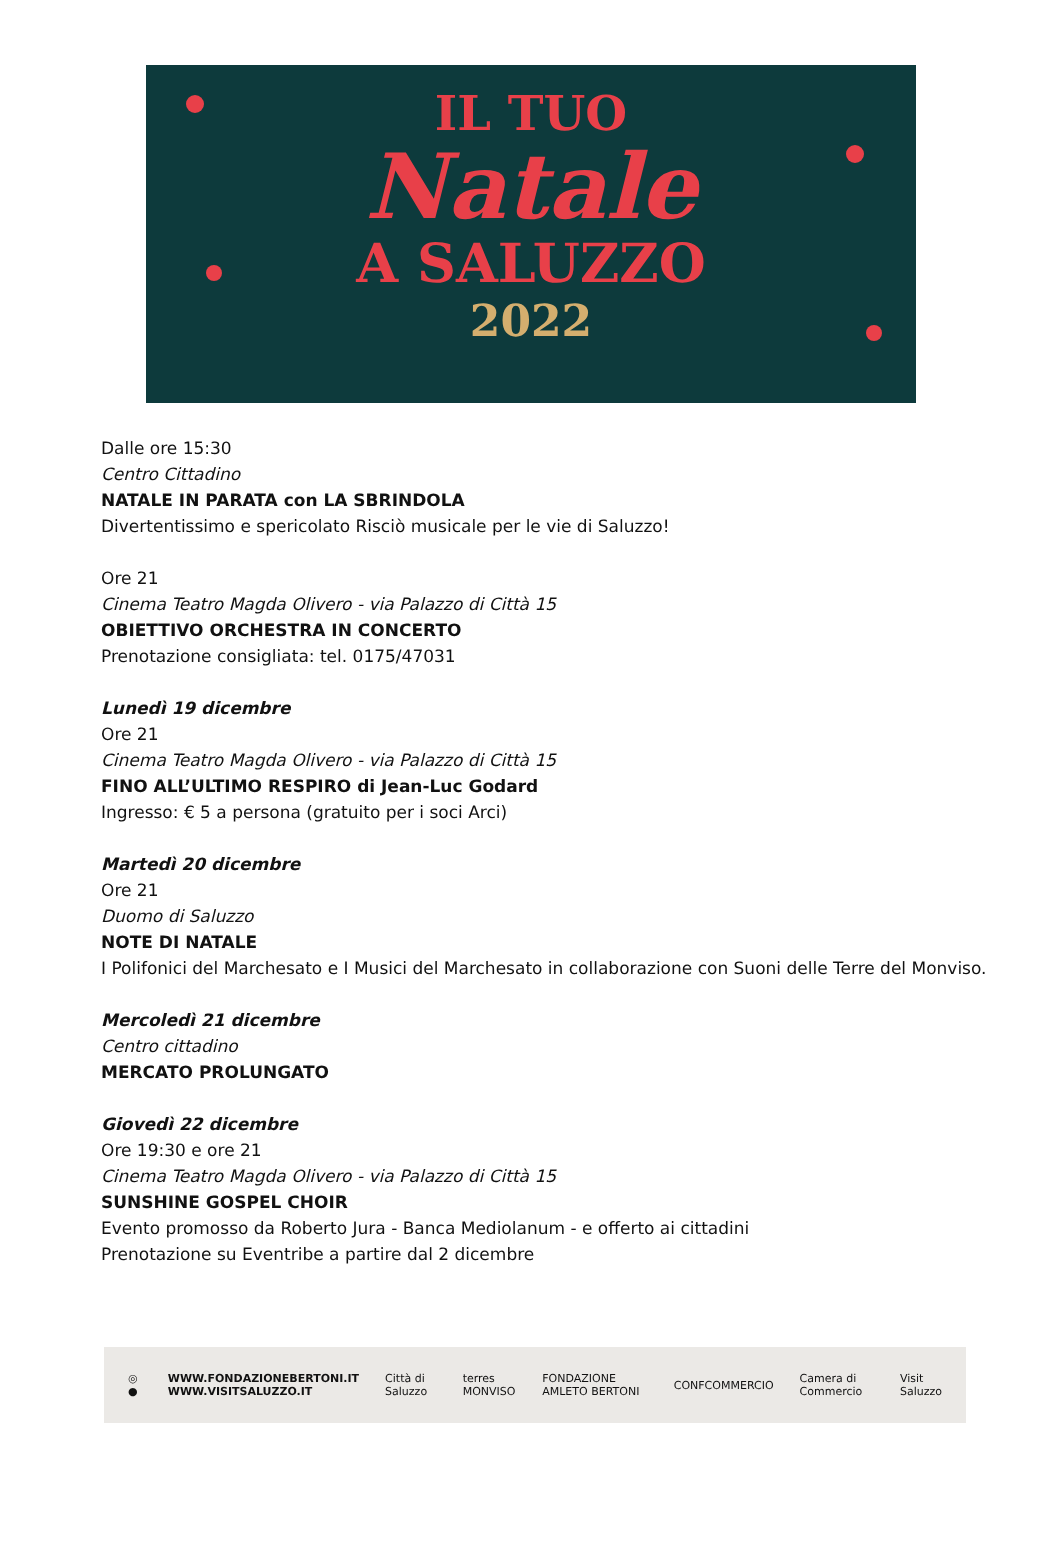IL TUO
Natale
A SALUZZO
2022
Dalle ore 15:30
Centro Cittadino
NATALE IN PARATA con LA SBRINDOLA
Divertentissimo e spericolato Risciò musicale per le vie di Saluzzo!
Ore 21
Cinema Teatro Magda Olivero - via Palazzo di Città 15
OBIETTIVO ORCHESTRA IN CONCERTO
Prenotazione consigliata: tel. 0175/47031
Lunedì 19 dicembre
Ore 21
Cinema Teatro Magda Olivero - via Palazzo di Città 15
FINO ALL’ULTIMO RESPIRO di Jean-Luc Godard
Ingresso: € 5 a persona (gratuito per i soci Arci)
Martedì 20 dicembre
Ore 21
Duomo di Saluzzo
NOTE DI NATALE
I Polifonici del Marchesato e I Musici del Marchesato in collaborazione con Suoni delle Terre del Monviso.
Mercoledì 21 dicembre
Centro cittadino
MERCATO PROLUNGATO
Giovedì 22 dicembre
Ore 19:30 e ore 21
Cinema Teatro Magda Olivero - via Palazzo di Città 15
SUNSHINE GOSPEL CHOIR
Evento promosso da Roberto Jura - Banca Mediolanum - e offerto ai cittadini
Prenotazione su Eventribe a partire dal 2 dicembre
◎ ● WWW.FONDAZIONEBERTONI.IT
WWW.VISITSALUZZO.IT Città di Saluzzo terres MONVISO FONDAZIONE AMLETO BERTONI CONFCOMMERCIO Camera di Commercio Visit Saluzzo